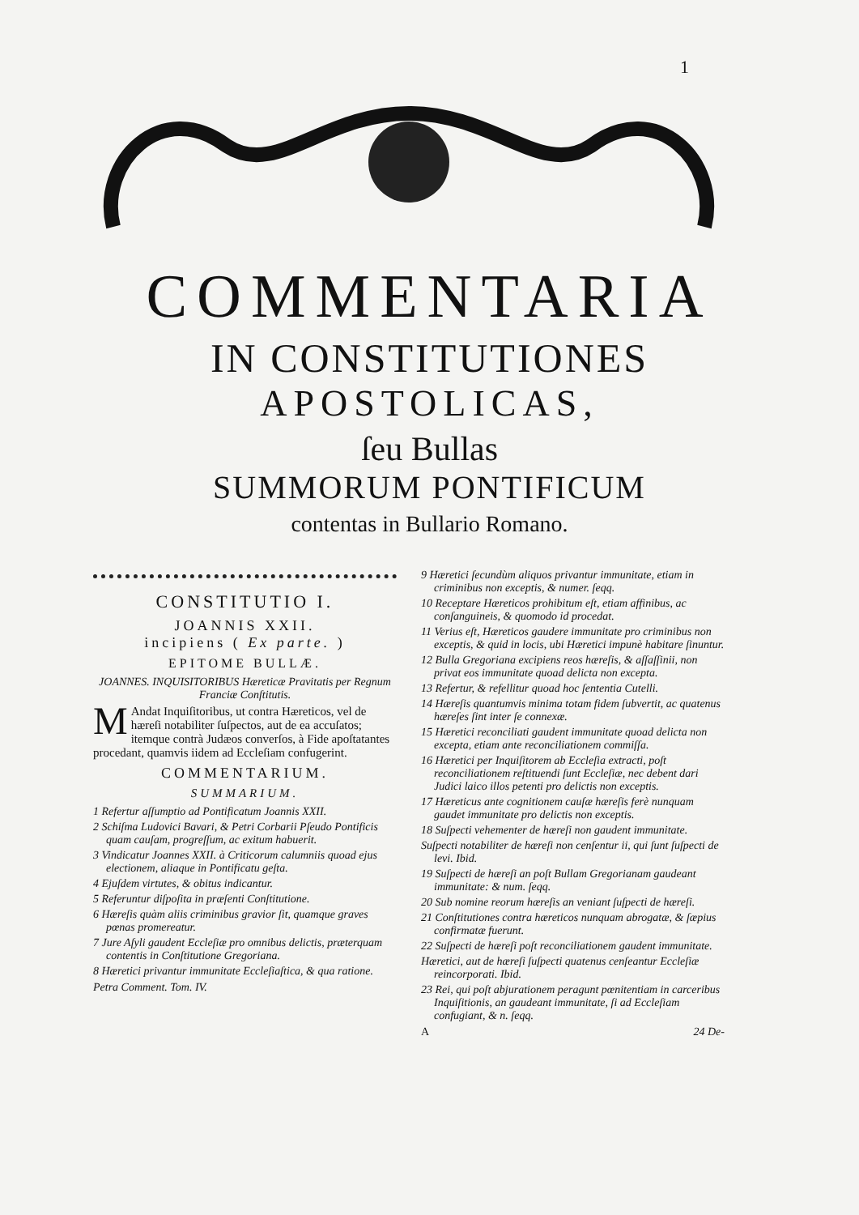1
COMMENTARIA
IN CONSTITUTIONES
APOSTOLICAS,
ſeu Bullas
SUMMORUM PONTIFICUM
contentas in Bullario Romano.
CONSTITUTIO I.
JOANNIS XXII.
incipiens ( Ex parte. )
EPITOME BULLÆ.
JOANNES. INQUISITORIBUS Hæreticæ Pravitatis per Regnum Franciæ Conſtitutis.
MAndat Inquiſitoribus, ut contra Hæreticos, vel de hæreſi notabiliter ſuſpectos, aut de ea accuſatos; itemque contrà Judæos converſos, à Fide apoſtatantes procedant, quamvis iidem ad Eccleſiam confugerint.
COMMENTARIUM.
SUMMARIUM.
1 Refertur aſſumptio ad Pontificatum Joannis XXII.
2 Schiſma Ludovici Bavari, & Petri Corbarii Pſeudo Pontificis quam cauſam, progreſſum, ac exitum habuerit.
3 Vindicatur Joannes XXII. à Criticorum calumniis quoad ejus electionem, aliaque in Pontificatu geſta.
4 Ejuſdem virtutes, & obitus indicantur.
5 Referuntur diſpoſita in præſenti Conſtitutione.
6 Hæreſis quàm aliis criminibus gravior ſit, quamque graves pœnas promereatur.
7 Jure Aſyli gaudent Eccleſiæ pro omnibus delictis, præterquam contentis in Conſtitutione Gregoriana.
8 Hæretici privantur immunitate Eccleſiaſtica, & qua ratione.
Petra Comment. Tom. IV.
9 Hæretici ſecundùm aliquos privantur immunitate, etiam in criminibus non exceptis, & numer. ſeqq.
10 Receptare Hæreticos prohibitum eſt, etiam affinibus, ac conſanguineis, & quomodo id procedat.
11 Verius eſt, Hæreticos gaudere immunitate pro criminibus non exceptis, & quid in locis, ubi Hæretici impunè habitare ſinuntur.
12 Bulla Gregoriana excipiens reos hæreſis, & aſſaſſinii, non privat eos immunitate quoad delicta non excepta.
13 Refertur, & refellitur quoad hoc ſententia Cutelli.
14 Hæreſis quantumvis minima totam fidem ſubvertit, ac quatenus hæreſes ſint inter ſe connexæ.
15 Hæretici reconciliati gaudent immunitate quoad delicta non excepta, etiam ante reconciliationem commiſſa.
16 Hæretici per Inquiſitorem ab Eccleſia extracti, poſt reconciliationem reſtituendi ſunt Eccleſiæ, nec debent dari Judici laico illos petenti pro delictis non exceptis.
17 Hæreticus ante cognitionem cauſæ hæreſis ferè nunquam gaudet immunitate pro delictis non exceptis.
18 Suſpecti vehementer de hæreſi non gaudent immunitate.
Suſpecti notabiliter de hæreſi non cenſentur ii, qui ſunt ſuſpecti de levi. Ibid.
19 Suſpecti de hæreſi an poſt Bullam Gregorianam gaudeant immunitate: & num. ſeqq.
20 Sub nomine reorum hæreſis an veniant ſuſpecti de hæreſi.
21 Conſtitutiones contra hæreticos nunquam abrogatæ, & ſæpius confirmatæ fuerunt.
22 Suſpecti de hæreſi poſt reconciliationem gaudent immunitate.
Hæretici, aut de hæreſi ſuſpecti quatenus cenſeantur Eccleſiæ reincorporati. Ibid.
23 Rei, qui poſt abjurationem peragunt pœnitentiam in carceribus Inquiſitionis, an gaudeant immunitate, ſi ad Eccleſiam confugiant, & n. ſeqq.
A 24 De-